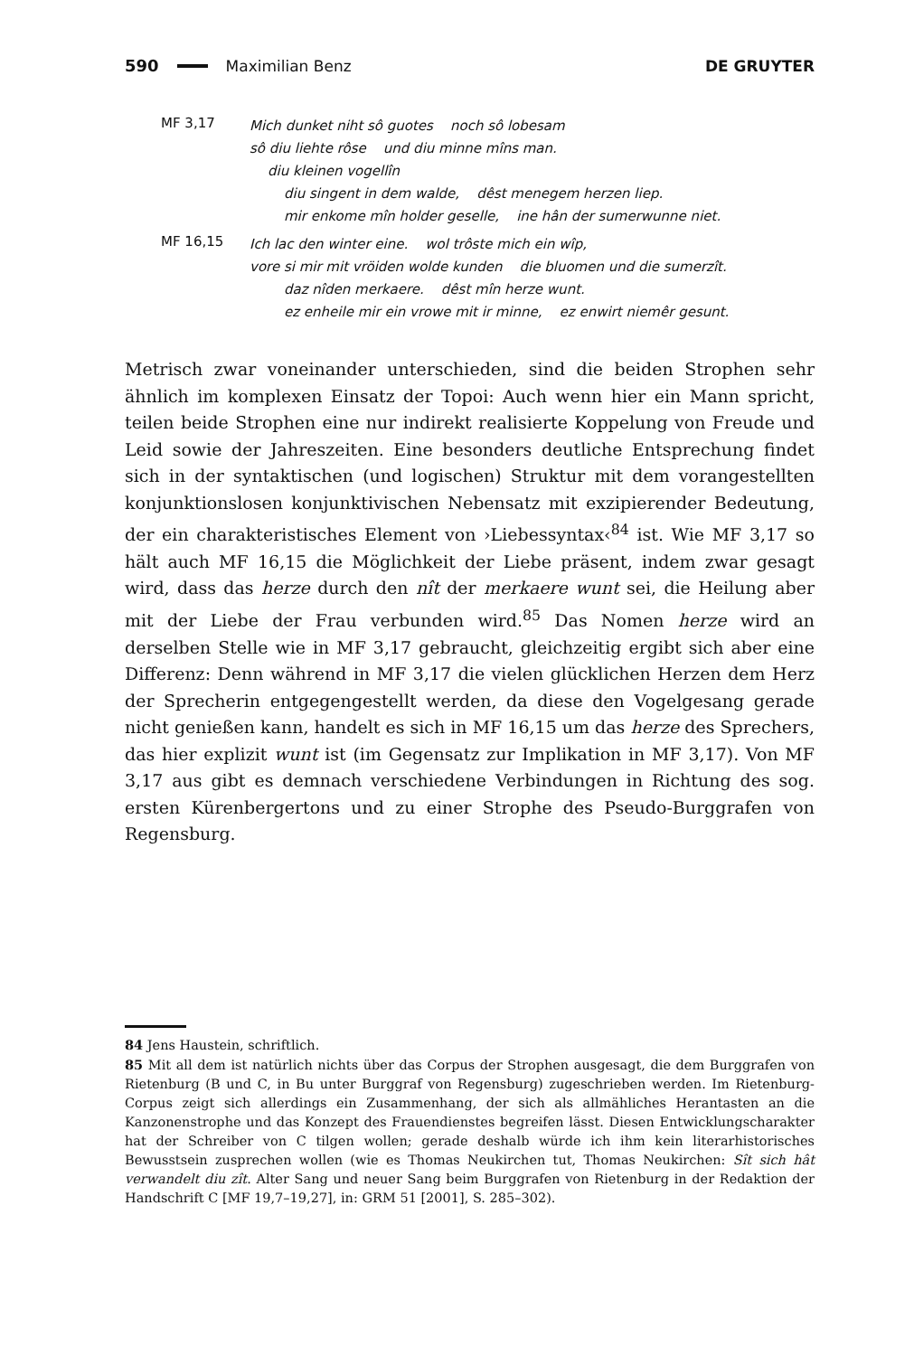590 Maximilian Benz DE GRUYTER
MF 3,17
Mich dunket niht sô guotes noch sô lobesam
sô diu liehte rôse und diu minne mîns man.
diu kleinen vogellîn
diu singent in dem walde, dêst menegem herzen liep.
mir enkome mîn holder geselle, ine hân der sumerwunne niet.
MF 16,15
Ich lac den winter eine. wol trôste mich ein wîp,
vore si mir mit vröiden wolde kunden die bluomen und die sumerzît.
daz nîden merkaere. dêst mîn herze wunt.
ez enheile mir ein vrowe mit ir minne, ez enwirt niemêr gesunt.
Metrisch zwar voneinander unterschieden, sind die beiden Strophen sehr ähnlich im komplexen Einsatz der Topoi: Auch wenn hier ein Mann spricht, teilen beide Strophen eine nur indirekt realisierte Koppelung von Freude und Leid sowie der Jahreszeiten. Eine besonders deutliche Entsprechung findet sich in der syntaktischen (und logischen) Struktur mit dem vorangestellten konjunktionslosen konjunktivischen Nebensatz mit exzipierender Bedeutung, der ein charakteristisches Element von ›Liebessyntax‹<sup>84</sup> ist. Wie MF 3,17 so hält auch MF 16,15 die Möglichkeit der Liebe präsent, indem zwar gesagt wird, dass das herze durch den nît der merkaere wunt sei, die Heilung aber mit der Liebe der Frau verbunden wird.<sup>85</sup> Das Nomen herze wird an derselben Stelle wie in MF 3,17 gebraucht, gleichzeitig ergibt sich aber eine Differenz: Denn während in MF 3,17 die vielen glücklichen Herzen dem Herz der Sprecherin entgegengestellt werden, da diese den Vogelgesang gerade nicht genießen kann, handelt es sich in MF 16,15 um das herze des Sprechers, das hier explizit wunt ist (im Gegensatz zur Implikation in MF 3,17). Von MF 3,17 aus gibt es demnach verschiedene Verbindungen in Richtung des sog. ersten Kürenbergertons und zu einer Strophe des Pseudo-Burggrafen von Regensburg.
84 Jens Haustein, schriftlich.
85 Mit all dem ist natürlich nichts über das Corpus der Strophen ausgesagt, die dem Burggrafen von Rietenburg (B und C, in Bu unter Burggraf von Regensburg) zugeschrieben werden. Im Rietenburg-Corpus zeigt sich allerdings ein Zusammenhang, der sich als allmähliches Herantasten an die Kanzonenstrophe und das Konzept des Frauendienstes begreifen lässt. Diesen Entwicklungscharakter hat der Schreiber von C tilgen wollen; gerade deshalb würde ich ihm kein literarhistorisches Bewusstsein zusprechen wollen (wie es Thomas Neukirchen tut, Thomas Neukirchen: Sît sich hât verwandelt diu zît. Alter Sang und neuer Sang beim Burggrafen von Rietenburg in der Redaktion der Handschrift C [MF 19,7–19,27], in: GRM 51 [2001], S. 285–302).